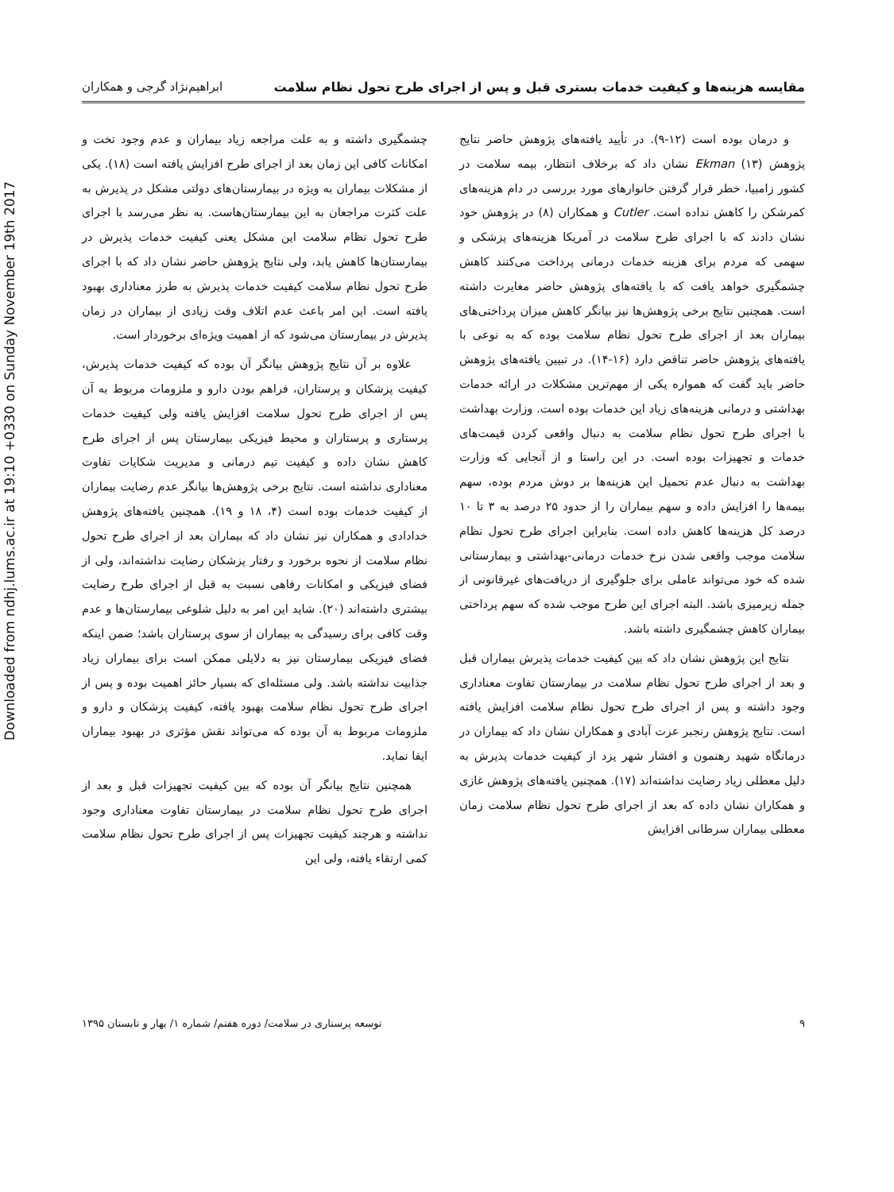Downloaded from ndhj.lums.ac.ir at 19:10 +0330 on Sunday November 19th 2017
مقایسه هزینه‌ها و کیفیت خدمات بستری قبل و پس از اجرای طرح تحول نظام سلامت ابراهیم‌نژاد گرجی و همکاران
و درمان بوده است (۱۲-۹). در تأیید یافته‌های پژوهش حاضر نتایج پژوهش Ekman (۱۳) نشان داد که برخلاف انتظار، بیمه سلامت در کشور زامبیا، خطر قرار گرفتن خانوارهای مورد بررسی در دام هزینه‌های کمرشکن را کاهش نداده است. Cutler و همکاران (۸) در پژوهش خود نشان دادند که با اجرای طرح سلامت در آمریکا هزینه‌های پزشکی و سهمی که مردم برای هزینه خدمات درمانی پرداخت می‌کنند کاهش چشمگیری خواهد یافت که با یافته‌های پژوهش حاضر مغایرت داشته است. همچنین نتایج برخی پژوهش‌ها نیز بیانگر کاهش میزان پرداختی‌های بیماران بعد از اجرای طرح تحول نظام سلامت بوده که به نوعی با یافته‌های پژوهش حاضر تناقض دارد (۱۶-۱۴). در تبیین یافته‌های پژوهش حاضر باید گفت که همواره یکی از مهم‌ترین مشکلات در ارائه خدمات بهداشتی و درمانی هزینه‌های زیاد این خدمات بوده است. وزارت بهداشت با اجرای طرح تحول نظام سلامت به دنبال واقعی کردن قیمت‌های خدمات و تجهیزات بوده است. در این راستا و از آنجایی که وزارت بهداشت به دنبال عدم تحمیل این هزینه‌ها بر دوش مردم بوده، سهم بیمه‌ها را افزایش داده و سهم بیماران را از حدود ۲۵ درصد به ۳ تا ۱۰ درصد کل هزینه‌ها کاهش داده است. بنابراین اجرای طرح تحول نظام سلامت موجب واقعی شدن نرخ خدمات درمانی-بهداشتی و بیمارستانی شده که خود می‌تواند عاملی برای جلوگیری از دریافت‌های غیرقانونی از جمله زیرمیزی باشد. البته اجرای این طرح موجب شده که سهم پرداختی بیماران کاهش چشمگیری داشته باشد.
نتایج این پژوهش نشان داد که بین کیفیت خدمات پذیرش بیماران قبل و بعد از اجرای طرح تحول نظام سلامت در بیمارستان تفاوت معناداری وجود داشته و پس از اجرای طرح تحول نظام سلامت افزایش یافته است. نتایج پژوهش رنجبر عزت آبادی و همکاران نشان داد که بیماران در درمانگاه شهید رهنمون و افشار شهر یزد از کیفیت خدمات پذیرش به دلیل معطلی زیاد رضایت نداشته‌اند (۱۷). همچنین یافته‌های پژوهش غازی و همکاران نشان داده که بعد از اجرای طرح تحول نظام سلامت زمان معطلی بیماران سرطانی افزایش
چشمگیری داشته و به علت مراجعه زیاد بیماران و عدم وجود تخت و امکانات کافی این زمان بعد از اجرای طرح افزایش یافته است (۱۸). یکی از مشکلات بیماران به ویژه در بیمارستان‌های دولتی مشکل در پذیرش به علت کثرت مراجعان به این بیمارستان‌هاست. به نظر می‌رسد با اجرای طرح تحول نظام سلامت این مشکل یعنی کیفیت خدمات پذیرش در بیمارستان‌ها کاهش یابد، ولی نتایج پژوهش حاضر نشان داد که با اجرای طرح تحول نظام سلامت کیفیت خدمات پذیرش به طرز معناداری بهبود یافته است. این امر باعث عدم اتلاف وقت زیادی از بیماران در زمان پذیرش در بیمارستان می‌شود که از اهمیت ویژه‌ای برخوردار است.
علاوه بر آن نتایج پژوهش بیانگر آن بوده که کیفیت خدمات پذیرش، کیفیت پزشکان و پرستاران، فراهم بودن دارو و ملزومات مربوط به آن پس از اجرای طرح تحول سلامت افزایش یافته ولی کیفیت خدمات پرستاری و پرستاران و محیط فیزیکی بیمارستان پس از اجرای طرح کاهش نشان داده و کیفیت تیم درمانی و مدیریت شکایات تفاوت معناداری نداشته است. نتایج برخی پژوهش‌ها بیانگر عدم رضایت بیماران از کیفیت خدمات بوده است (۴، ۱۸ و ۱۹). همچنین یافته‌های پژوهش خدادادی و همکاران نیز نشان داد که بیماران بعد از اجرای طرح تحول نظام سلامت از نحوه برخورد و رفتار پزشکان رضایت نداشته‌اند، ولی از فضای فیزیکی و امکانات رفاهی نسبت به قبل از اجرای طرح رضایت بیشتری داشته‌اند (۲۰). شاید این امر به دلیل شلوغی بیمارستان‌ها و عدم وقت کافی برای رسیدگی به بیماران از سوی پرستاران باشد؛ ضمن اینکه فضای فیزیکی بیمارستان نیز به دلایلی ممکن است برای بیماران زیاد جذابیت نداشته باشد. ولی مسئله‌ای که بسیار حائز اهمیت بوده و پس از اجرای طرح تحول نظام سلامت بهبود یافته، کیفیت پزشکان و دارو و ملزومات مربوط به آن بوده که می‌تواند نقش مؤثری در بهبود بیماران ایفا نماید.
همچنین نتایج بیانگر آن بوده که بین کیفیت تجهیزات قبل و بعد از اجرای طرح تحول نظام سلامت در بیمارستان تفاوت معناداری وجود نداشته و هرچند کیفیت تجهیزات پس از اجرای طرح تحول نظام سلامت کمی ارتقاء یافته، ولی این
۹ توسعه پرستاری در سلامت/ دوره هفتم/ شماره ۱/ بهار و تابستان ۱۳۹۵